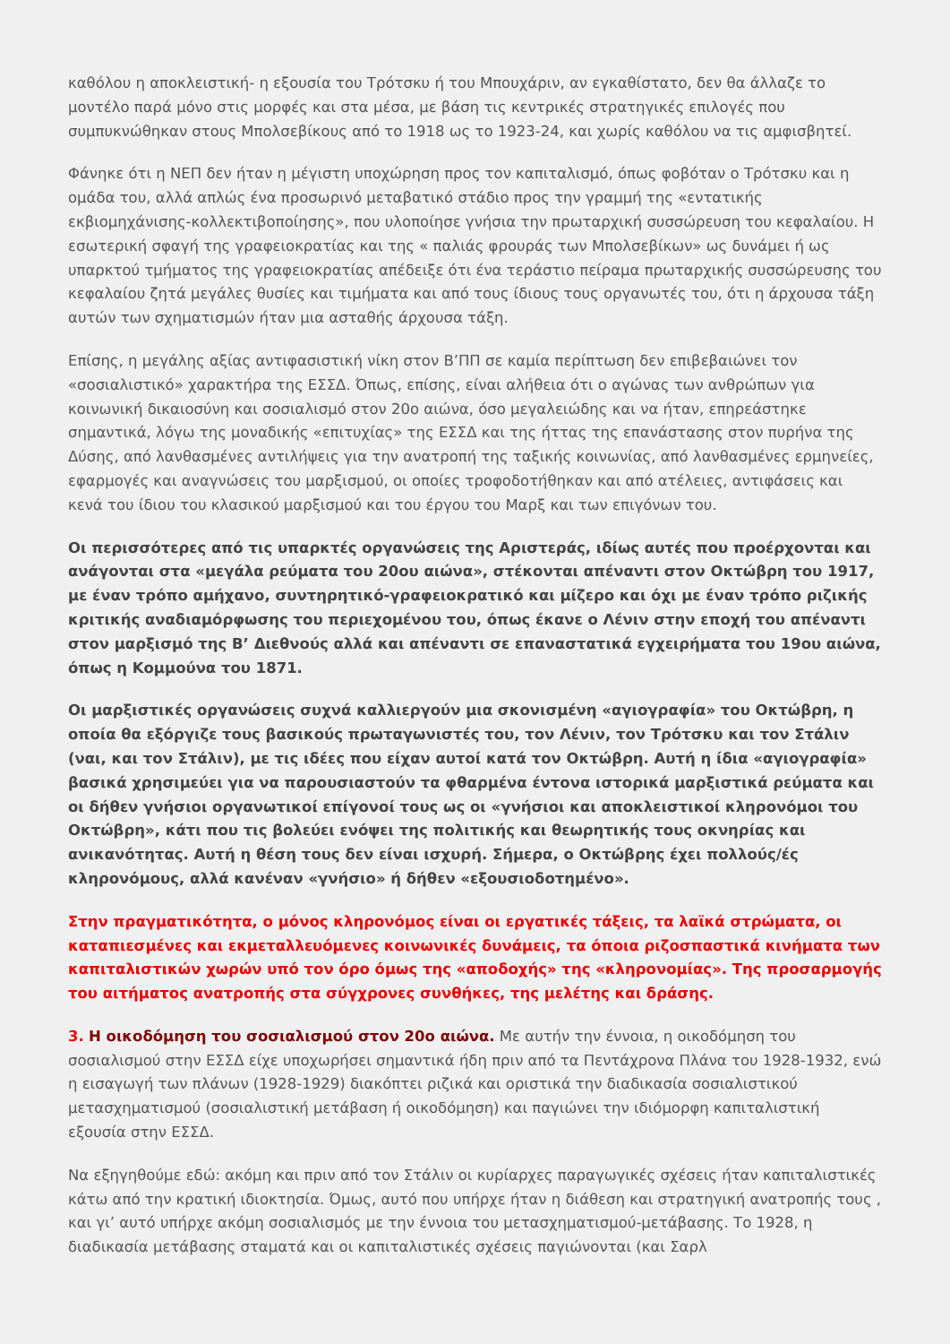καθόλου η αποκλειστική- η εξουσία του Τρότσκυ ή του Μπουχάριν, αν εγκαθίστατο, δεν θα άλλαζε το μοντέλο παρά μόνο στις μορφές και στα μέσα, με βάση τις κεντρικές στρατηγικές επιλογές που συμπυκνώθηκαν στους Μπολσεβίκους από το 1918 ως το 1923-24, και χωρίς καθόλου να τις αμφισβητεί.
Φάνηκε ότι η ΝΕΠ δεν ήταν η μέγιστη υποχώρηση προς τον καπιταλισμό, όπως φοβόταν ο Τρότσκυ και η ομάδα του, αλλά απλώς ένα προσωρινό μεταβατικό στάδιο προς την γραμμή της «εντατικής εκβιομηχάνισης-κολλεκτιβοποίησης», που υλοποίησε γνήσια την πρωταρχική συσσώρευση του κεφαλαίου. Η εσωτερική σφαγή της γραφειοκρατίας και της « παλιάς φρουράς των Μπολσεβίκων» ως δυνάμει ή ως υπαρκτού τμήματος της γραφειοκρατίας απέδειξε ότι ένα τεράστιο πείραμα πρωταρχικής συσσώρευσης του κεφαλαίου ζητά μεγάλες θυσίες και τιμήματα και από τους ίδιους τους οργανωτές του, ότι η άρχουσα τάξη αυτών των σχηματισμών ήταν μια ασταθής άρχουσα τάξη.
Επίσης, η μεγάλης αξίας αντιφασιστική νίκη στον Β’ΠΠ σε καμία περίπτωση δεν επιβεβαιώνει τον «σοσιαλιστικό» χαρακτήρα της ΕΣΣΔ. Όπως, επίσης, είναι αλήθεια ότι ο αγώνας των ανθρώπων για κοινωνική δικαιοσύνη και σοσιαλισμό στον 20ο αιώνα, όσο μεγαλειώδης και να ήταν, επηρεάστηκε σημαντικά, λόγω της μοναδικής «επιτυχίας» της ΕΣΣΔ και της ήττας της επανάστασης στον πυρήνα της Δύσης, από λανθασμένες αντιλήψεις για την ανατροπή της ταξικής κοινωνίας, από λανθασμένες ερμηνείες, εφαρμογές και αναγνώσεις του μαρξισμού, οι οποίες τροφοδοτήθηκαν και από ατέλειες, αντιφάσεις και κενά του ίδιου του κλασικού μαρξισμού και του έργου του Μαρξ και των επιγόνων του.
Οι περισσότερες από τις υπαρκτές οργανώσεις της Αριστεράς, ιδίως αυτές που προέρχονται και ανάγονται στα «μεγάλα ρεύματα του 20ου αιώνα», στέκονται απέναντι στον Οκτώβρη του 1917, με έναν τρόπο αμήχανο, συντηρητικό-γραφειοκρατικό και μίζερο και όχι με έναν τρόπο ριζικής κριτικής αναδιαμόρφωσης του περιεχομένου του, όπως έκανε ο Λένιν στην εποχή του απέναντι στον μαρξισμό της Β’ Διεθνούς αλλά και απέναντι σε επαναστατικά εγχειρήματα του 19ου αιώνα, όπως η Κομμούνα του 1871.
Οι μαρξιστικές οργανώσεις συχνά καλλιεργούν μια σκονισμένη «αγιογραφία» του Οκτώβρη, η οποία θα εξόργιζε τους βασικούς πρωταγωνιστές του, τον Λένιν, τον Τρότσκυ και τον Στάλιν (ναι, και τον Στάλιν), με τις ιδέες που είχαν αυτοί κατά τον Οκτώβρη. Αυτή η ίδια «αγιογραφία» βασικά χρησιμεύει για να παρουσιαστούν τα φθαρμένα έντονα ιστορικά μαρξιστικά ρεύματα και οι δήθεν γνήσιοι οργανωτικοί επίγονοί τους ως οι «γνήσιοι και αποκλειστικοί κληρονόμοι του Οκτώβρη», κάτι που τις βολεύει ενόψει της πολιτικής και θεωρητικής τους οκνηρίας και ανικανότητας. Αυτή η θέση τους δεν είναι ισχυρή. Σήμερα, ο Οκτώβρης έχει πολλούς/ές κληρονόμους, αλλά κανέναν «γνήσιο» ή δήθεν «εξουσιοδοτημένο».
Στην πραγματικότητα, ο μόνος κληρονόμος είναι οι εργατικές τάξεις, τα λαϊκά στρώματα, οι καταπιεσμένες και εκμεταλλευόμενες κοινωνικές δυνάμεις, τα όποια ριζοσπαστικά κινήματα των καπιταλιστικών χωρών υπό τον όρο όμως της «αποδοχής» της «κληρονομίας». Της προσαρμογής του αιτήματος ανατροπής στα σύγχρονες συνθήκες, της μελέτης και δράσης.
3. Η οικοδόμηση του σοσιαλισμού στον 20ο αιώνα. Με αυτήν την έννοια, η οικοδόμηση του σοσιαλισμού στην ΕΣΣΔ είχε υποχωρήσει σημαντικά ήδη πριν από τα Πεντάχρονα Πλάνα του 1928-1932, ενώ η εισαγωγή των πλάνων (1928-1929) διακόπτει ριζικά και οριστικά την διαδικασία σοσιαλιστικού μετασχηματισμού (σοσιαλιστική μετάβαση ή οικοδόμηση) και παγιώνει την ιδιόμορφη καπιταλιστική εξουσία στην ΕΣΣΔ.
Να εξηγηθούμε εδώ: ακόμη και πριν από τον Στάλιν οι κυρίαρχες παραγωγικές σχέσεις ήταν καπιταλιστικές κάτω από την κρατική ιδιοκτησία. Όμως, αυτό που υπήρχε ήταν η διάθεση και στρατηγική ανατροπής τους , και γι’ αυτό υπήρχε ακόμη σοσιαλισμός με την έννοια του μετασχηματισμού-μετάβασης. Το 1928, η διαδικασία μετάβασης σταματά και οι καπιταλιστικές σχέσεις παγιώνονται (και Σαρλ